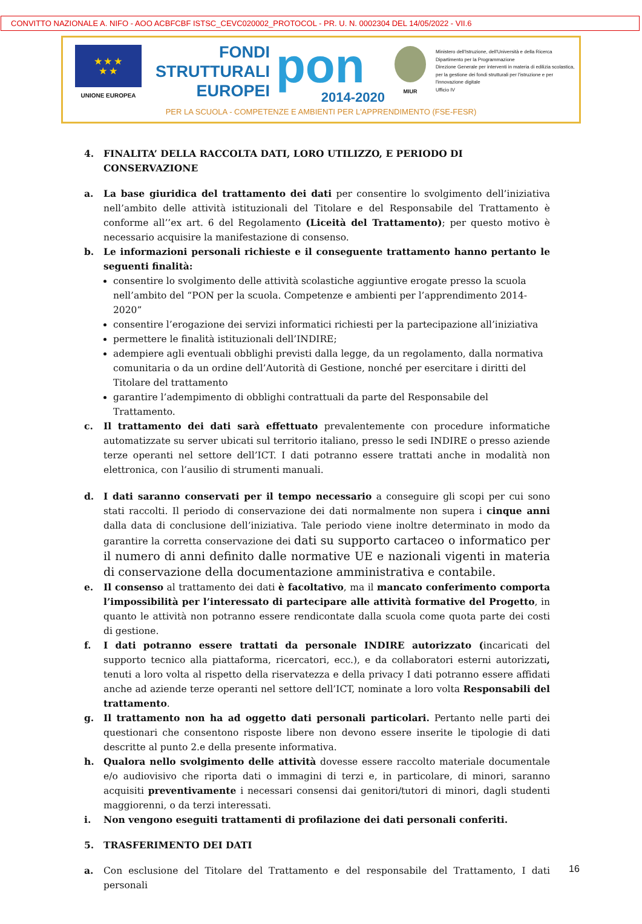CONVITTO NAZIONALE A. NIFO - AOO ACBFCBF ISTSC_CEVC020002_PROTOCOL - PR. U. N. 0002304 DEL 14/05/2022 - VII.6
★ ★ ★
★ ★
UNIONE EUROPEA
FONDI
STRUTTURALI
EUROPEI
pon
2014-2020
MIUR
Ministero dell'Istruzione, dell'Università e della Ricerca
Dipartimento per la Programmazione
Direzione Generale per interventi in materia di edilizia scolastica, per la gestione dei fondi strutturali per l'istruzione e per l'innovazione digitale
Ufficio IV
PER LA SCUOLA - COMPETENZE E AMBIENTI PER L'APPRENDIMENTO (FSE-FESR)
4. FINALITA’ DELLA RACCOLTA DATI, LORO UTILIZZO, E PERIODO DI CONSERVAZIONE
a. La base giuridica del trattamento dei dati per consentire lo svolgimento dell’iniziativa nell’ambito delle attività istituzionali del Titolare e del Responsabile del Trattamento è conforme all’’ex art. 6 del Regolamento (Liceità del Trattamento); per questo motivo è necessario acquisire la manifestazione di consenso.
b. Le informazioni personali richieste e il conseguente trattamento hanno pertanto le seguenti finalità:
consentire lo svolgimento delle attività scolastiche aggiuntive erogate presso la scuola nell’ambito del “PON per la scuola. Competenze e ambienti per l’apprendimento 2014-2020”
consentire l’erogazione dei servizi informatici richiesti per la partecipazione all’iniziativa
permettere le finalità istituzionali dell’INDIRE;
adempiere agli eventuali obblighi previsti dalla legge, da un regolamento, dalla normativa comunitaria o da un ordine dell’Autorità di Gestione, nonché per esercitare i diritti del Titolare del trattamento
garantire l’adempimento di obblighi contrattuali da parte del Responsabile del Trattamento.
c. Il trattamento dei dati sarà effettuato prevalentemente con procedure informatiche automatizzate su server ubicati sul territorio italiano, presso le sedi INDIRE o presso aziende terze operanti nel settore dell’ICT. I dati potranno essere trattati anche in modalità non elettronica, con l’ausilio di strumenti manuali.
d. I dati saranno conservati per il tempo necessario a conseguire gli scopi per cui sono stati raccolti. Il periodo di conservazione dei dati normalmente non supera i cinque anni dalla data di conclusione dell’iniziativa. Tale periodo viene inoltre determinato in modo da garantire la corretta conservazione dei dati su supporto cartaceo o informatico per il numero di anni definito dalle normative UE e nazionali vigenti in materia di conservazione della documentazione amministrativa e contabile.
e. Il consenso al trattamento dei dati è facoltativo, ma il mancato conferimento comporta l’impossibilità per l’interessato di partecipare alle attività formative del Progetto, in quanto le attività non potranno essere rendicontate dalla scuola come quota parte dei costi di gestione.
f. I dati potranno essere trattati da personale INDIRE autorizzato (incaricati del supporto tecnico alla piattaforma, ricercatori, ecc.), e da collaboratori esterni autorizzati, tenuti a loro volta al rispetto della riservatezza e della privacy I dati potranno essere affidati anche ad aziende terze operanti nel settore dell’ICT, nominate a loro volta Responsabili del trattamento.
g. Il trattamento non ha ad oggetto dati personali particolari. Pertanto nelle parti dei questionari che consentono risposte libere non devono essere inserite le tipologie di dati descritte al punto 2.e della presente informativa.
h. Qualora nello svolgimento delle attività dovesse essere raccolto materiale documentale e/o audiovisivo che riporta dati o immagini di terzi e, in particolare, di minori, saranno acquisiti preventivamente i necessari consensi dai genitori/tutori di minori, dagli studenti maggiorenni, o da terzi interessati.
i. Non vengono eseguiti trattamenti di profilazione dei dati personali conferiti.
5. TRASFERIMENTO DEI DATI
a. Con esclusione del Titolare del Trattamento e del responsabile del Trattamento, I dati personali
16